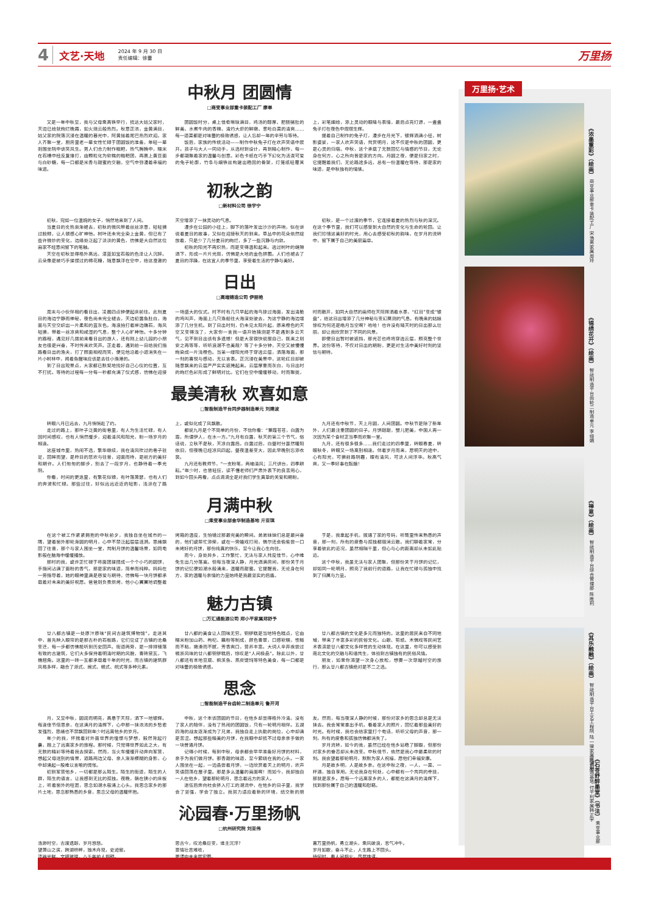4 文艺·天地
2024 年 9 月 30 日
责任编辑：徐蕾
万里扬
中秋月 团圆情
□商变事业部重卡装配工厂 廖单
又是一年中秋至，我与父母乘高铁早行，抵达大姑父家时，天边已绘就绚烂晚霞，如火烧云般热烈。秋意正浓，金黄满目，姑父家的院落沉浸在温暖的暮光中，阿黄摇着尾巴热烈欢迎。家人齐聚一堂，厨房里老一辈女性忙碌于团圆饭的准备，年轻一辈则围坐院中谈笑风生。男人们合力制作糍粑，热气腾腾中，糯米在石槽中经反复捶打，由颗粒化为软糯的糍粑团，再裹上黄豆面与白砂糖，每一口都是米香与甜蜜的交融，空气中弥漫着幸福的味道。
团圆饭时分，桌上佳肴琳琅满目，鸡汤的醇厚、肥肠猪肚的鲜美、水煮牛肉的香辣、清灼大虾的鲜嫩、葱呛白菜的清爽……每一道菜都是对味蕾的极致诱惑，让人忘却一年的辛劳与等待。
饭后，家族的传统活动——制作中秋兔子灯在欢声笑语中展开。孩子与大人一同动手，从选材到设计，再到精心制作，每一步都凝聚着家的温馨与创意。彩色卡纸在巧手下幻化为活泼可爱的兔子轮廓，竹条与细铁丝构建出稳固的骨架，灯笼纸轻覆其上，彩笔细绘，添上灵动的眼睛与表情，最后点亮灯源，一盏盏兔子灯在夜色中熠熠生辉。
提着自己制作的兔子灯，漫步在月光下，银辉洒满小径，树影婆娑，一家人欢声笑语，共赏明月，这不仅是中秋的团圆，更是心灵的归宿。中秋，这个承载了无数回忆与情感的节日，无论身在何方，心之所向皆是家的方向。月圆之夜，便是归家之时，它提醒着我们，无论路途多远，总有一份温暖在等待，那是家的味道，是中秋独有的情愫。
初秋之韵
□新材料公司 徐宇宁
初秋，宛如一位温婉的女子，悄然地来到了人间。
当夏日的炎热渐渐褪去，初秋的微风带着丝丝凉意，轻轻拂过脸颊，让人顿感心旷神怡。树叶还未完全染上金黄，但已有了些许微妙的变化，边缘处泛起了淡淡的黄色，仿佛是大自然这位画家不经意间留下的笔触。
天空在初秋显得格外高远，湛蓝如宝石般的色泽让人沉醉。云朵像是被巧手揉捏过的棉花糖，随意飘浮在空中，给这澄澈的天空增添了一抹灵动的气息。
漫步在公园的小径上，脚下的落叶发出沙沙的声响，似在诉说着夏日的故事，又似在迎接秋天的到来。草丛中的花朵依然绽放着，只是少了几分夏日的绚烂，多了一些沉静与内敛。
初秋的阳光不再炽热，而是变得温和起来。透过树叶的缝隙洒下，形成一片片光斑，仿佛是大地的金色拼图。人们也褪去了夏日的浮躁，在这宜人的季节里，享受着生活的宁静与美好。
初秋，是一个过渡的季节，它连接着夏的热烈与秋的深沉。在这个季节里，我们可以感受到大自然的变化与生命的轮回。让我们珍惜这美好的时光，用心去感受初秋的韵味，在岁月的流转中，留下属于自己的美丽篇章。
日出
□高端铸造公司 伊丽艳
周末与小伙伴相约看日出，凌晨四点钟便起床前往。此刻夏日的海边宁静而神秘，夜色尚未完全褪去，天边初露鱼肚白，海面与天空交织出一片柔和的蓝灰色。海浪拍打着岸边礁石，海风轻拂，带着一丝凉爽和咸湿的气息，整个人心旷神怡。十多分钟的路程，遇见好几拨前来看日出的游人，还有刚上幼儿园的小朋友也很是兴奋，不时传来欢笑声。正走着，遇到前一日给我们指路看日出的渔夫，打了照面相视而笑，便见他沿着小道消失在一片小树林中，闻着鱼腥味应该是去往小渔港的。
到了日出观景点，大家都已默契地找好自己心仪的位置，互不打扰。等待的过程每一分每一秒都充满了仪式感，仿佛在迎接一场盛大的仪式。时不时有几只早起的海鸟掠过海面，发出清脆的鸣叫声，海面上几只渔船往大海深处驶去，为这宁静的海边增添了几分生机。到了日出时刻，仍未见太阳升起，原来橙色的天空又变得浅了，大家你一言我一语开始猜测是不是遇到多云天气，见不到日出该有多遗憾！但是大家很快说服自己，既来之则安之再等等，听听浪潮不也美哉？等了十多分钟，天空又被慢慢绚染成一片浅橙色。当第一缕阳光终于穿透云层，洒落海面，那一刻的喜悦与感动，无以言表。正沉浸在美景中，这轮红日却被随意飘来的云层严严实实遮掩起来。云层厚重而灰白，与日出时的绚烂色彩形成了鲜明对比。它们在空中缓缓移动，时而聚拢，时而散开，如同大自然的画师在天际挥洒着水墨，“红日”变成“银盘”，给这日出增添了几分神秘与变幻莫测的气息。有晚来的姑娘惊叹为何还是皓月当空啊？哈哈！也许没有晴天时的日出那么壮丽，却让我欣赏到了不同的风景。
即使日出暂时被遮挡，那光芒也终将穿透云层，照亮整个世界。这份等待，不仅对日出的期盼，更是对生活中美好时刻的坚信与期待。
最美清秋 欢喜如意
□智能制造平台同步器制造单元 刘建波
转眼八月已远去，九月悄悄赴了约。
走过的路上，那叶子泛黄的街巷里，有人为生活忙碌，有人因时间感叹，也有人悄然缓步，迎着清风和阳光，盼一场岁月的相逢。
这座城市里，热闹不选，繁华继续，我在清风吹过的巷子驻足，回眸而望，是昨日的悲欢与往昔，迎面而待，是前方的美好和期许。人们匆匆的脚步，别去了一段岁月，也静待着一季光阴。
你看，时间的更迭里，有繁花似锦，有叶落萧瑟，也有人们的奔波和忙碌。那些过往，好似远远近近的轻影，浅淡在了路上，或似化成了风飘散。
都说九月是个不简单的月份，不信你看：“蒹葭苍苍，白露为霜，所谓伊人，在水一方。”九月有白露，秋天的第三个节气，俗话说，立秋不是秋，天凉白露后。白露过后，白昼时分虽然暖阳依旧，但夜晚已经凉风四起，昼夜温差变大，因此早晚别忘添衣裳。
九月还有教师节，“一支粉笔，两袖清风；三尺讲台，四季耕耘。”年少时，也曾轻狂，读不懂老师们严肃外表下的良苦用心，到如今回头再看，点点滴滴全是对我们学生真挚的关爱和期盼。
九月还有中秋节，天上月圆，人间团圆。中秋节是除了新年外，人们最注重团圆的日子。月饼甜甜，蟹儿肥美，中国人再一次因为某个食材正当季而欢聚一堂。
九月，还有很多很多……我们走过的四季里，转眼春夏，转眼秋冬，转眼又一场离别相逢。伴着岁月而来，愿明天的途中，心有阳光，可拂前路阴霾，眼有清风，可淡人间浮华。秋高气爽，又一季好事在酝酿！
月满中秋
□乘变事业部金华制造基地 亓亚琪
在这个被工作紧紧拥抱的中秋前夕，我独自坐在城市的一隅，望着窗外那轮渐圆的明月，心中不禁泛起层层涟漪。思绪飘回了往昔，那个与家人围坐一堂，共制月饼的温馨场景，如同电影般在脑海中缓缓播放。
那时的我，或许正忙碌于将面团揉捏成一个个小巧的圆饼，手指间沾满了面粉的香气，那是家的味道，简单而纯粹。妈妈在一旁指导着，她的眼神里满是慈爱与期待，仿佛每一块月饼都承载着对未来的美好祝愿。爸爸则负责烘烤，他小心翼翼地调整着烤箱的温度，生怕错过那最完美的瞬间。弟弟妹妹们总是最兴奋的，他们或帮忙添柴，或在一旁嬉戏打闹，偶尔还会偷偷尝一口未烤好的月饼，那份纯真的快乐，至今让我心生向往。
而今，身处异乡，工作繁忙，无法与家人共度佳节，心中难免生出几分落寞。但每当夜深人静，月光洒满房间，那份关于月饼的记忆便如潮水般涌来，温暖而甜蜜。它提醒我，无论身在何方，家的温暖与亲情的力量始终是我最坚实的后盾。
于是，我拿起手机，拨通了家的号码，听筒里传来熟悉的声音，那一刻，所有的疲惫与孤独都烟消云散。我们聊着家常，分享着彼此的近况，虽然相隔千里，但心与心的距离却从未如此贴近。
这个中秋，我虽无法与家人团聚，但那份关于月饼的记忆，却如同一轮明月，照亮了我前行的道路，让我在忙碌与孤独中找到了归属与力量。
魅力古镇
□万汇通能源公司 郑小平家属郑舒予
廿八都古镇是一处原汁原味“民间古建筑博物馆”。走进其中，首先映入眼帘的是那古朴的石板路，它们见证了古镇的沧桑变迁，每一步都仿佛能听到历史回声。街道两旁，是一排排错落有致的古建筑，它们大多保持着明清时期的风貌，青砖黛瓦，飞檐翘角。这里的一砖一瓦都承载着千年的时光，而古镇的建筑群风格多样，融合了浙式、闽式、赣式、皖式等多种元素。
廿八都的美食让人回味无穷。铜锣糕是当地特色糕点，它由糯米粉加山药、枸杞、藕粉等制成，颜色青翠，口感软糯，性糍而不粘，嫩滑而不腻，芳香爽口，营养丰富。大词人辛弃疾尝过赣浙风味的廿八都铜锣糕后，惊叹是“人间极品”。除此以外，廿八都还有本地豆腐、枫溪鱼、燕皮馄饨等特色美食，每一口都是对味蕾的极致诱惑。
廿八都古镇的文化是多元而独特的。这里的居民来自不同地域，带来了丰富多彩的民俗文化。山歌、剪纸、木偶戏等民间艺术表演是廿八都文化多样性的生动体现。在这里，你可以感受到南北文化的交融与和谐共生，体验到古镇独有的民俗风情。
朋友，如果你渴望一次身心放松，想要一次穿越时空的旅行，那么廿八都古镇绝对是不二之选。
思念
□智能制造平台齿轮二制造单元 鲁开河
月，又至中秋，圆润而明亮，高悬于天际，洒下一地银辉。每逢佳节倍思亲，在这满月的清辉下，心中那一抹浓浓的乡愁愈发强烈，思绪也不禁飘回到年少时远离他乡的岁月。
年少的我，怀揣着对外面世界的憧憬与梦想，毅然背起行囊，踏上了远离家乡的旅程。那时候，只觉得世界如此之大，有无数的精彩等待着我去探索。然而，当火车缓缓开动奔向军营，想起父母送别的情景，道路两边父母、亲人渐渐模糊的身影，心中却涌起一股难以言喻的惆怅。
初到军营他乡，一切都是那么陌生。陌生的街道，陌生的人群，陌生的语言，让我感到无比的孤独。夜晚，躺在狭小的床板上，听着窗外的喧嚣，思念如潮水般涌上心头。我思念家乡的那片土地，思念那熟悉的乡音，思念父母的温暖怀抱。
中秋，这个本该团圆的节日，在他乡却显得格外冷清。没有了家人的陪伴，没有了热闹的团圆饭，只有一轮明月相伴。五湖四海的战友逐渐成为了兄弟，我独自走上执勤的岗位，心中却满是苦涩。想起那些精美的月饼，在我眼中却抵不过母亲亲手做的一块普通月饼。
记得小时候，每到中秋，母亲都会早早准备好月饼的材料，亲手为我们做月饼。那香甜的味道，至今萦绕在我的心头。一家人围坐在一起，一边品尝着月饼，一边欣赏着天上的明月，欢声笑语回荡在屋子里。那是多么温馨的画面啊！而如今，我却独自一人在他乡，望着那轮明月，思念着远方的家人。
退伍后奔向社会挤入打工的潮流中，在他乡的日子里，我学会了坚强，学会了独立。我努力适应着新的环境，结交新的朋友。然而，每当夜深人静的时候，那份对家乡的思念却总是无法抹去。我会常常拿出手机，看着家人的照片，回忆着那些美好的时光。有时候，我也会给家里打个电话，听听父母的声音，那一刻，所有的疲惫和孤独仿佛都消失了。
岁月流转，如今的我，虽然已经在他乡站稳了脚跟，但那份对家乡的眷恋却从未改变。中秋佳节，依然是我心中最柔软的时刻。我会望着那轮明月，默默为家人祝福，愿他们幸福安康。
月是故乡明，人是故乡亲。在这中秋之夜，一人、一菜、一杯酒，独自享用。无论我身在何处，心中都有一个共同的牵挂，那就是家乡。愿每一个远离家乡的人，都能在这满月的清辉下，找到那份属于自己的温暖和慰藉。
沁园春·万里扬帆
□杭州研究院 刘亚伟
浩渺时空，古渡遗踪，岁月悠悠。
望萧山之滨，跨湖桥畔，独木舟现，史迹留。
漆器光鲜，文明璀璨，八千年前人烟稠。
思古今，叹沧桑巨变，谁主沉浮？
豪情壮志难收，
更须向未来展宏图。
喜万里扬帆，勇立潮头，乘风破浪，志气冲牛。
岁月如歌，奋斗不止，人生路上不回头。
待何时，看人间烟火，尽展雄谋。
万里扬·艺术
《浓墨重彩》（绘画） 商变事业部重卡装配工厂 宋浩男家属周玲
《锦绣花开》（绘画） 智能制造平台齿轮二制造单元 李娅娟
《禅意》（绘画） 智能制造平台综合管理部 陈胜利
《其乐融融》（绘画） 智能制造平台工艺工程院 陆一骏家属陆语晨
《石苍舒醉墨堂》（书法） 乘变事业部芜湖制造基地 付平利家属韩正宇